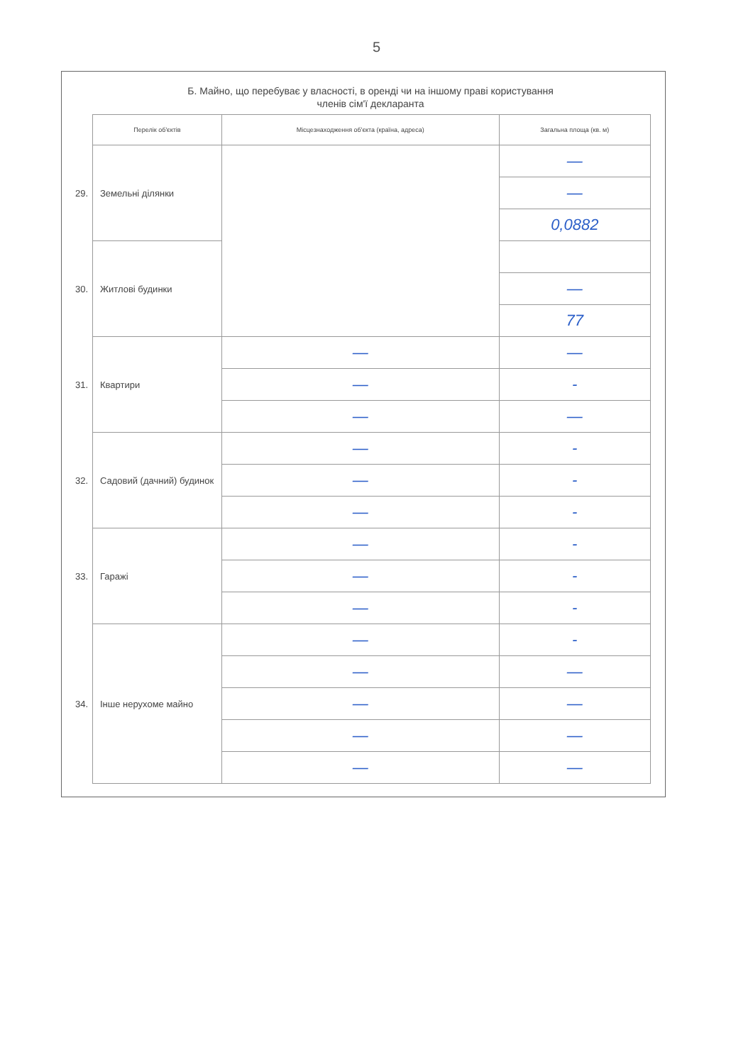5
Б. Майно, що перебуває у власності, в оренді чи на іншому праві користування
членів сім'ї декларанта
| | Перелік об'єктів | Місцезнаходження об'єкта (країна, адреса) | Загальна площа (кв. м) |
| 29. | Земельні ділянки | | — |
| | | | — |
| | | | 0,0882 |
| 30. | Житлові будинки | | |
| | | | — |
| | | | 77 |
| 31. | Квартири | — | — |
| | | — | - |
| | | — | — |
| 32. | Садовий (дачний) будинок | — | - |
| | | — | - |
| | | — | - |
| 33. | Гаражі | — | - |
| | | — | - |
| | | — | - |
| 34. | Інше нерухоме майно | — | - |
| | | — | — |
| | | — | — |
| | | — | — |
| | | — | — |